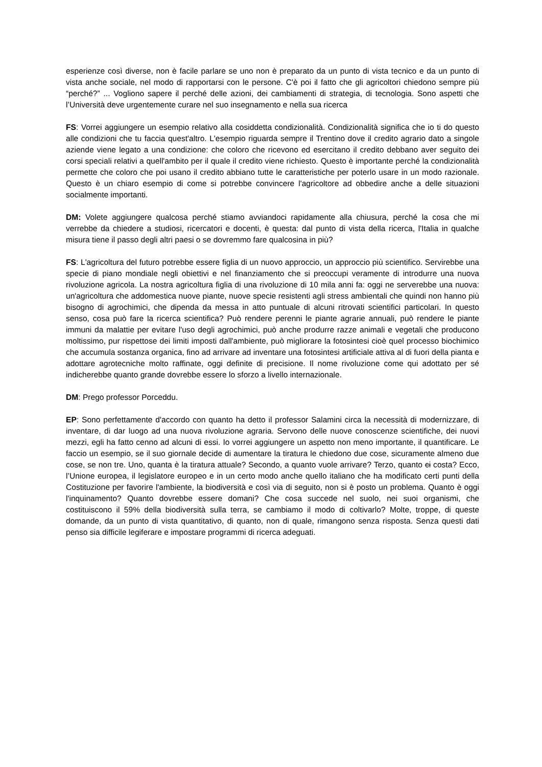esperienze così diverse, non è facile parlare se uno non è preparato da un punto di vista tecnico e da un punto di vista anche sociale, nel modo di rapportarsi con le persone. C'è poi il fatto che gli agricoltori chiedono sempre più “perché?” ... Vogliono sapere il perché delle azioni, dei cambiamenti di strategia, di tecnologia. Sono aspetti che l’Università deve urgentemente curare nel suo insegnamento e nella sua ricerca
FS: Vorrei aggiungere un esempio relativo alla cosiddetta condizionalità. Condizionalità significa che io ti do questo alle condizioni che tu faccia quest'altro. L'esempio riguarda sempre il Trentino dove il credito agrario dato a singole aziende viene legato a una condizione: che coloro che ricevono ed esercitano il credito debbano aver seguito dei corsi speciali relativi a quell'ambito per il quale il credito viene richiesto. Questo è importante perché la condizionalità permette che coloro che poi usano il credito abbiano tutte le caratteristiche per poterlo usare in un modo razionale. Questo è un chiaro esempio di come si potrebbe convincere l'agricoltore ad obbedire anche a delle situazioni socialmente importanti.
DM: Volete aggiungere qualcosa perché stiamo avviandoci rapidamente alla chiusura, perché la cosa che mi verrebbe da chiedere a studiosi, ricercatori e docenti, è questa: dal punto di vista della ricerca, l'Italia in qualche misura tiene il passo degli altri paesi o se dovremmo fare qualcosina in più?
FS: L'agricoltura del futuro potrebbe essere figlia di un nuovo approccio, un approccio più scientifico. Servirebbe una specie di piano mondiale negli obiettivi e nel finanziamento che si preoccupi veramente di introdurre una nuova rivoluzione agricola. La nostra agricoltura figlia di una rivoluzione di 10 mila anni fa: oggi ne serverebbe una nuova: un'agricoltura che addomestica nuove piante, nuove specie resistenti agli stress ambientali che quindi non hanno più bisogno di agrochimici, che dipenda da messa in atto puntuale di alcuni ritrovati scientifici particolari. In questo senso, cosa può fare la ricerca scientifica? Può rendere perenni le piante agrarie annuali, può rendere le piante immuni da malattie per evitare l'uso degli agrochimici, può anche produrre razze animali e vegetali che producono moltissimo, pur rispettose dei limiti imposti dall'ambiente, può migliorare la fotosintesi cioè quel processo biochimico che accumula sostanza organica, fino ad arrivare ad inventare una fotosintesi artificiale attiva al di fuori della pianta e adottare agrotecniche molto raffinate, oggi definite di precisione. Il nome rivoluzione come qui adottato per sé indicherebbe quanto grande dovrebbe essere lo sforzo a livello internazionale.
DM: Prego professor Porceddu.
EP: Sono perfettamente d'accordo con quanto ha detto il professor Salamini circa la necessità di modernizzare, di inventare, di dar luogo ad una nuova rivoluzione agraria. Servono delle nuove conoscenze scientifiche, dei nuovi mezzi, egli ha fatto cenno ad alcuni di essi. Io vorrei aggiungere un aspetto non meno importante, il quantificare. Le faccio un esempio, se il suo giornale decide di aumentare la tiratura le chiedono due cose, sicuramente almeno due cose, se non tre. Uno, quanta è la tiratura attuale? Secondo, a quanto vuole arrivare? Terzo, quanto ci costa? Ecco, l’Unione europea, il legislatore europeo e in un certo modo anche quello italiano che ha modificato certi punti della Costituzione per favorire l'ambiente, la biodiversità e così via di seguito, non si è posto un problema. Quanto è oggi l'inquinamento? Quanto dovrebbe essere domani? Che cosa succede nel suolo, nei suoi organismi, che costituiscono il 59% della biodiversità sulla terra, se cambiamo il modo di coltivarlo? Molte, troppe, di queste domande, da un punto di vista quantitativo, di quanto, non di quale, rimangono senza risposta. Senza questi dati penso sia difficile legiferare e impostare programmi di ricerca adeguati.